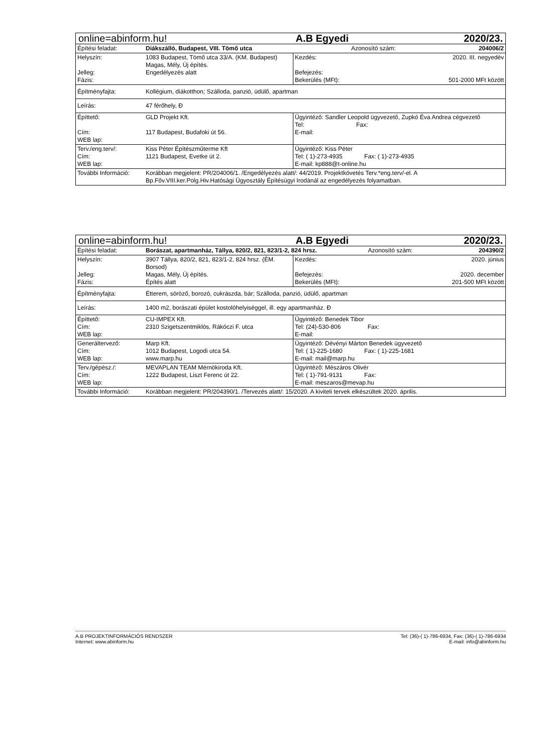| online=abinform.hu! | | A.B Egyedi | | 2020/23. |
| Építési feladat: | Diákszálló, Budapest, VIII. Tömő utca | | Azonosító szám: | 204006/2 |
| Helyszín: Jelleg: Fázis: | 1083 Budapest, Tömő utca 33/A. (KM. Budapest) Magas, Mély, Új építés. Engedélyezés alatt | Kezdés: Befejezés: Bekerülés (MFt): | | 2020. III. negyedév 501-2000 MFt között |
| Építményfajta: | Kollégium, diákotthon; Szálloda, panzió, üdülő, apartman | | | |
| Leírás: | 47 férőhely, Đ | | | |
| Építtető: Cím: WEB lap: | GLD Projekt Kft. 117 Budapest, Budafoki út 56. | Ügyintéző: Sandler Leopold ügyvezető, Zupkó Éva Andrea cégvezető Tel: Fax: E-mail: | | |
| Terv./eng.terv/: Cím: WEB lap: | Kiss Péter Építészműterme Kft 1121 Budapest, Evetke út 2. | Ügyintéző: Kiss Péter Tel: ( 1)-273-4935 Fax: ( 1)-273-4935 E-mail: kp888@t-online.hu | | |
| További Információ: | Korábban megjelent: PR/204006/1. /Engedélyezés alatt/: 44/2019. Projektkövetés Terv.*eng.terv/-el. A Bp.Főv.VIII.ker.Polg.Hiv.Hatósági Ügyosztály Építésügyi Irodánál az engedélyezés folyamatban. | | | |
| online=abinform.hu! | | A.B Egyedi | | 2020/23. |
| Építési feladat: | Borászat, apartmanház, Tállya, 820/2, 821, 823/1-2, 824 hrsz. | | Azonosító szám: | 204390/2 |
| Helyszín: Jelleg: Fázis: | 3907 Tállya, 820/2, 821, 823/1-2, 824 hrsz. (ÉM. Borsod) Magas, Mély, Új építés. Építés alatt | Kezdés: Befejezés: Bekerülés (MFt): | | 2020. június 2020. december 201-500 MFt között |
| Építményfajta: | Étterem, söröző, borozó, cukrászda, bár; Szálloda, panzió, üdülő, apartman | | | |
| Leírás: | 1400 m2, borászati épület kostolóhelyiséggel, ill. egy apartmanház. Đ | | | |
| Építtető: Cím: WEB lap: | CU-IMPEX Kft. 2310 Szigetszentmiklós, Rákóczi F. utca | Ügyintéző: Benedek Tibor Tel: (24)-530-806 Fax: E-mail: | | |
| Generáltervező: Cím: WEB lap: | Marp Kft. 1012 Budapest, Logodi utca 54. www.marp.hu | Ügyintéző: Dévényi Márton Benedek ügyvezető Tel: ( 1)-225-1680 Fax: ( 1)-225-1681 E-mail: mail@marp.hu | | |
| Terv./gépész./: Cím: WEB lap: | MEVAPLAN TEAM Mérnökiroda Kft. 1222 Budapest, Liszt Ferenc út 22. | Ügyintéző: Mészáros Olivér Tel: ( 1)-791-9131 Fax: E-mail: meszaros@mevap.hu | | |
| További Információ: | Korábban megjelent: PR/204390/1. /Tervezés alatt/: 15/2020. A kiviteli tervek elkészültek 2020. április. | | | |
A.B PROJEKTINFORMÁCIÓS RENDSZER Tel: (36)-( 1)-786-6934, Fax: (36)-( 1)-786-6934
Internet: www.abinform.hu E-mail: info@abinform.hu